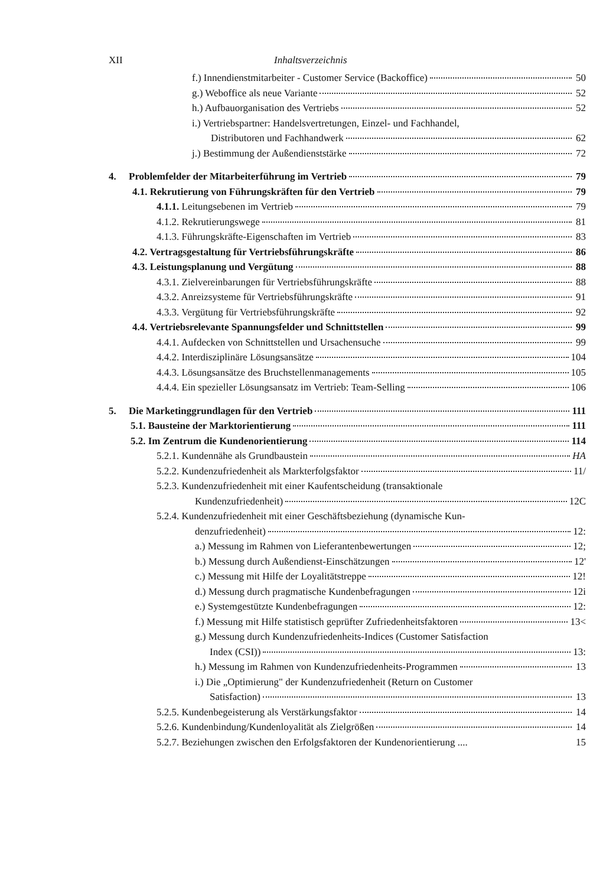XII Inhaltsverzeichnis
f.) Innendienstmitarbeiter - Customer Service (Backoffice) 50
g.) Weboffice als neue Variante 52
h.) Aufbauorganisation des Vertriebs 52
i.) Vertriebspartner: Handelsvertretungen, Einzel- und Fachhandel,
Distributoren und Fachhandwerk 62
j.) Bestimmung der Außendienststärke 72
4. Problemfelder der Mitarbeiterführung im Vertrieb 79
4.1. Rekrutierung von Führungskräften für den Vertrieb 79
4.1.1. Leitungsebenen im Vertrieb 79
4.1.2. Rekrutierungswege 81
4.1.3. Führungskräfte-Eigenschaften im Vertrieb 83
4.2. Vertragsgestaltung für Vertriebsführungskräfte 86
4.3. Leistungsplanung und Vergütung 88
4.3.1. Zielvereinbarungen für Vertriebsführungskräfte 88
4.3.2. Anreizsysteme für Vertriebsführungskräfte 91
4.3.3. Vergütung für Vertriebsführungskräfte 92
4.4. Vertriebsrelevante Spannungsfelder und Schnittstellen 99
4.4.1. Aufdecken von Schnittstellen und Ursachensuche 99
4.4.2. Interdisziplinäre Lösungsansätze 104
4.4.3. Lösungsansätze des Bruchstellenmanagements 105
4.4.4. Ein spezieller Lösungsansatz im Vertrieb: Team-Selling 106
5. Die Marketinggrundlagen für den Vertrieb 111
5.1. Bausteine der Marktorientierung 111
5.2. Im Zentrum die Kundenorientierung 114
5.2.1. Kundennähe als Grundbaustein HA
5.2.2. Kundenzufriedenheit als Markterfolgsfaktor 11/
5.2.3. Kundenzufriedenheit mit einer Kaufentscheidung (transaktionale
Kundenzufriedenheit) 12C
5.2.4. Kundenzufriedenheit mit einer Geschäftsbeziehung (dynamische Kun-
denzufriedenheit) 12:
a.) Messung im Rahmen von Lieferantenbewertungen 12;
b.) Messung durch Außendienst-Einschätzungen 12'
c.) Messung mit Hilfe der Loyalitätstreppe 12!
d.) Messung durch pragmatische Kundenbefragungen 12i
e.) Systemgestützte Kundenbefragungen 12:
f.) Messung mit Hilfe statistisch geprüfter Zufriedenheitsfaktoren 13<
g.) Messung durch Kundenzufriedenheits-Indices (Customer Satisfaction
Index (CSI)) 13:
h.) Messung im Rahmen von Kundenzufriedenheits-Programmen 13
i.) Die „Optimierung" der Kundenzufriedenheit (Return on Customer
Satisfaction) 13
5.2.5. Kundenbegeisterung als Verstärkungsfaktor 14
5.2.6. Kundenbindung/Kundenloyalität als Zielgrößen 14
5.2.7. Beziehungen zwischen den Erfolgsfaktoren der Kundenorientierung .... 15